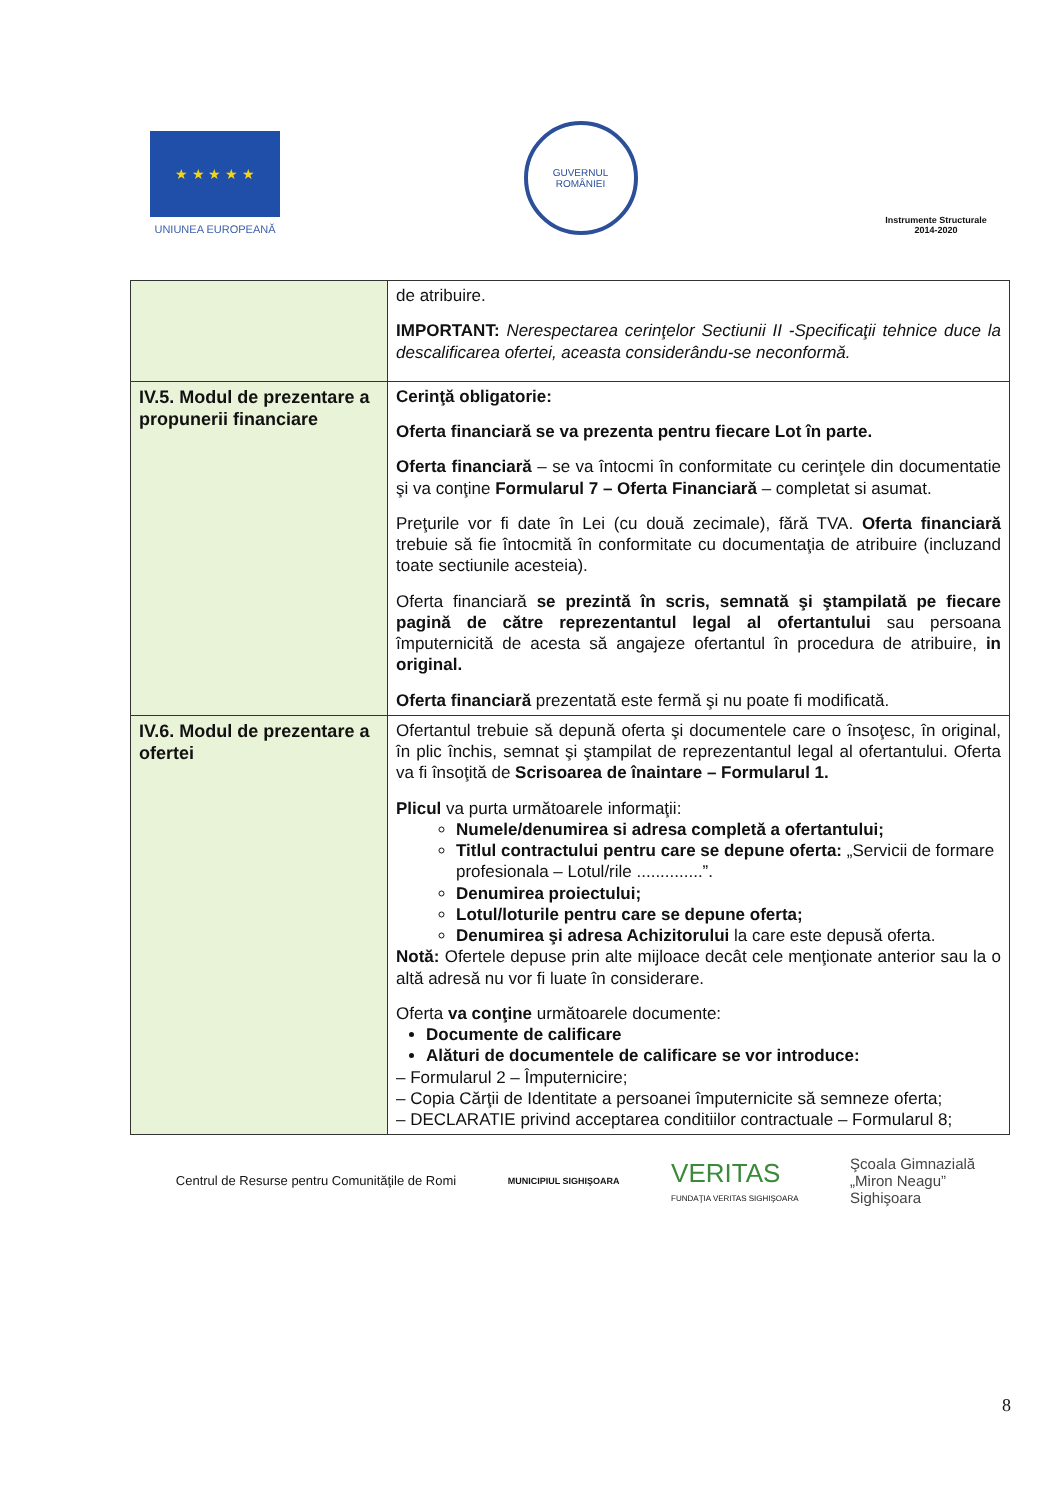★ ★ ★ ★ ★
UNIUNEA EUROPEANĂ
GUVERNUL
ROMÂNIEI
Instrumente Structurale
2014-2020
| | de atribuire. IMPORTANT: Nerespectarea cerinţelor Sectiunii II -Specificaţii tehnice duce la descalificarea ofertei, aceasta considerându-se neconformă. |
| IV.5. Modul de prezentare a propunerii financiare | Cerinţă obligatorie: Oferta financiară se va prezenta pentru fiecare Lot în parte. Oferta financiară – se va întocmi în conformitate cu cerinţele din documentatie şi va conţine Formularul 7 – Oferta Financiară – completat si asumat. Preţurile vor fi date în Lei (cu două zecimale), fără TVA. Oferta financiară trebuie să fie întocmită în conformitate cu documentaţia de atribuire (incluzand toate sectiunile acesteia). Oferta financiară se prezintă în scris, semnată şi ştampilată pe fiecare pagină de către reprezentantul legal al ofertantului sau persoana împuternicită de acesta să angajeze ofertantul în procedura de atribuire, in original. Oferta financiară prezentată este fermă şi nu poate fi modificată. |
| IV.6. Modul de prezentare a ofertei | Ofertantul trebuie să depună oferta şi documentele care o însoţesc, în original, în plic închis, semnat şi ştampilat de reprezentantul legal al ofertantului. Oferta va fi însoţită de Scrisoarea de înaintare – Formularul 1. Plicul va purta următoarele informaţii: Numele/denumirea si adresa completă a ofertantului; Titlul contractului pentru care se depune oferta: „Servicii de formare profesionala – Lotul/rile ..............”. Denumirea proiectului; Lotul/loturile pentru care se depune oferta; Denumirea şi adresa Achizitorului la care este depusă oferta. Notă: Ofertele depuse prin alte mijloace decât cele menţionate anterior sau la o altă adresă nu vor fi luate în considerare. Oferta va conţine următoarele documente: Documente de calificare Alături de documentele de calificare se vor introduce: – Formularul 2 – Împuternicire; – Copia Cărţii de Identitate a persoanei împuternicite să semneze oferta; – DECLARATIE privind acceptarea conditiilor contractuale – Formularul 8; |
Centrul de Resurse pentru Comunităţile de Romi
MUNICIPIUL SIGHIŞOARA
VERITAS
FUNDAŢIA VERITAS SIGHIŞOARA
Şcoala Gimnazială
„Miron Neagu”
Sighişoara
8